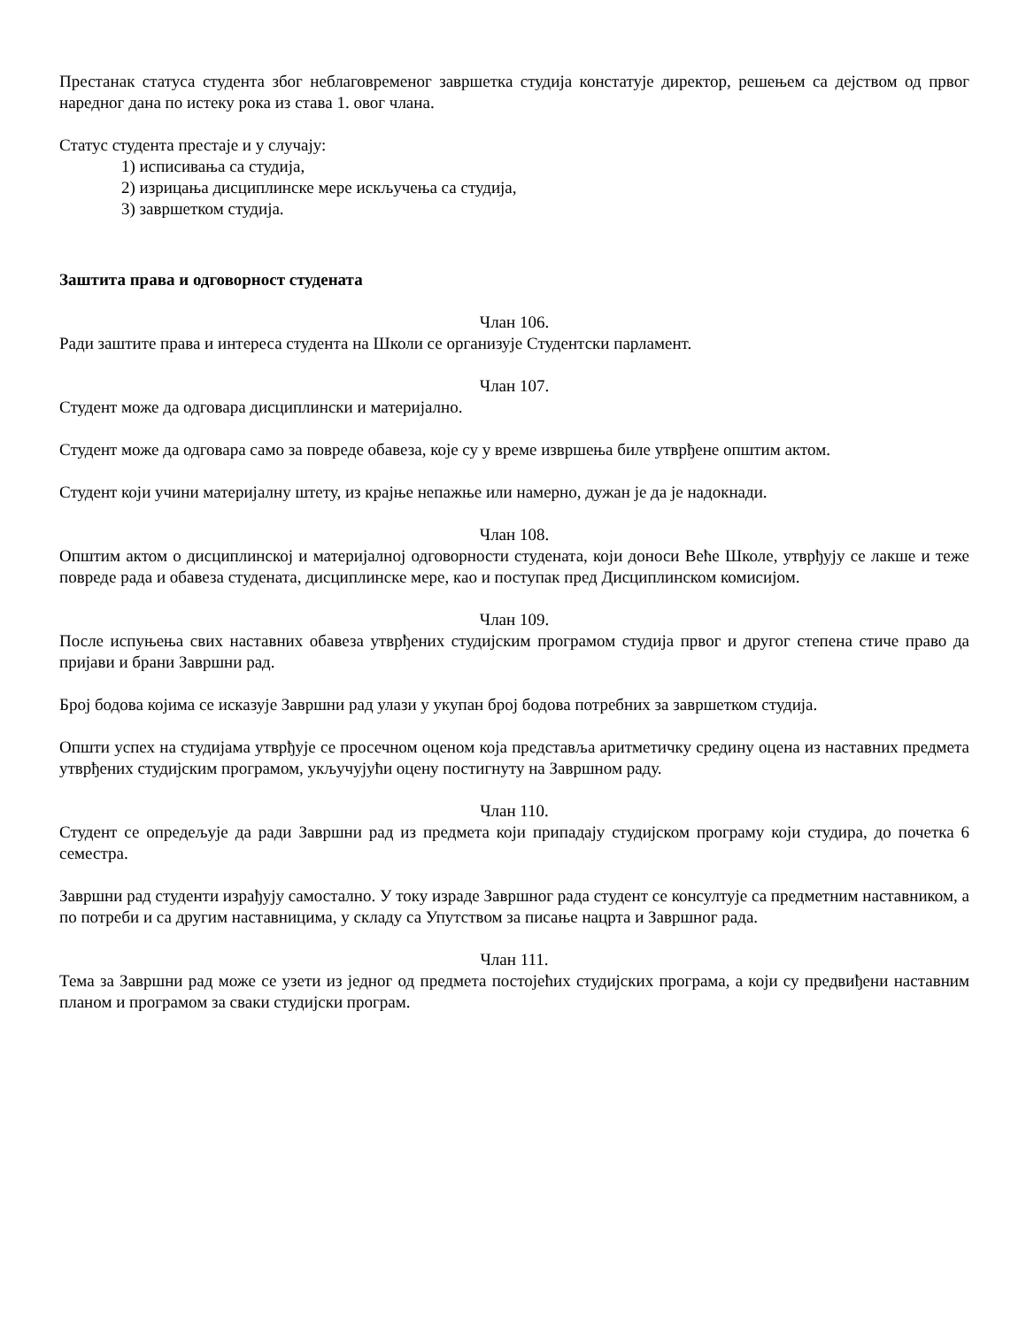Престанак статуса студента због неблаговременог завршетка студија констатује директор, решењем са дејством од првог наредног дана по истеку рока из става 1. овог члана.
Статус студента престаје и у случају:
1) исписивања са студија,
2) изрицања дисциплинске мере искључења са студија,
3) завршетком студија.
Заштита права и одговорност студената
Члан 106.
Ради заштите права и интереса студента на Школи се организује Студентски парламент.
Члан 107.
Студент може да одговара дисциплински и материјално.
Студент може да одговара само за повреде обавеза, које су у време извршења биле утврђене општим актом.
Студент који учини материјалну штету, из крајње непажње или намерно, дужан је да је надокнади.
Члан 108.
Општим актом о дисциплинској и материјалној одговорности студената, који доноси Веће Школе, утврђују се лакше и теже повреде рада и обавеза студената, дисциплинске мере, као и поступак пред Дисциплинском комисијом.
Члан 109.
После испуњења свих наставних обавеза утврђених студијским програмом студија првог и другог степена стиче право да пријави и брани Завршни рад.
Број бодова којима се исказује Завршни рад улази у укупан број бодова потребних за завршетком студија.
Општи успех на студијама утврђује се просечном оценом која представља аритметичку средину оцена из наставних предмета утврђених студијским програмом, укључујући оцену постигнуту на Завршном раду.
Члан 110.
Студент се опредељује да ради Завршни рад из предмета који припадају студијском програму који студира, до почетка 6 семестра.
Завршни рад студенти израђују самостално. У току израде Завршног рада студент се консултује са предметним наставником, а по потреби и са другим наставницима, у складу са Упутством за писање нацрта и Завршног рада.
Члан 111.
Тема за Завршни рад може се узети из једног од предмета постојећих студијских програма, а који су предвиђени наставним планом и програмом за сваки студијски програм.